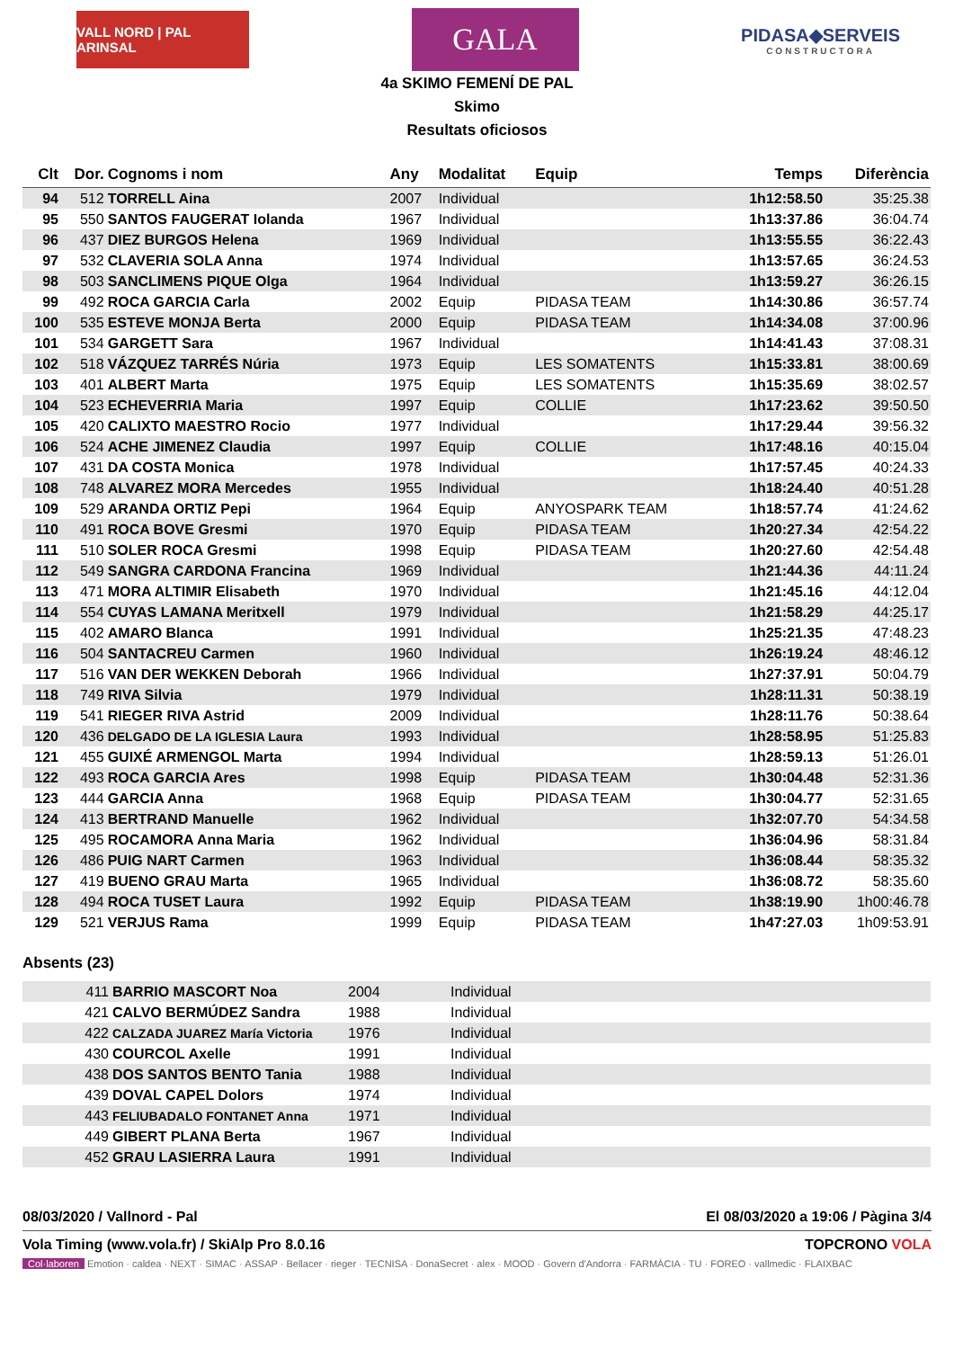VALL NORD | PAL ARINSAL
GALA
PIDASA◆SERVEIS
CONSTRUCTORA
4a SKIMO FEMENÍ DE PAL
Skimo
Resultats oficiosos
| Clt | Dor. | Cognoms i nom | Any | Modalitat | Equip | Temps | Diferència |
| --- | --- | --- | --- | --- | --- | --- | --- |
| 94 | 512 | TORRELL Aina | 2007 | Individual | | 1h12:58.50 | 35:25.38 |
| 95 | 550 | SANTOS FAUGERAT Iolanda | 1967 | Individual | | 1h13:37.86 | 36:04.74 |
| 96 | 437 | DIEZ BURGOS Helena | 1969 | Individual | | 1h13:55.55 | 36:22.43 |
| 97 | 532 | CLAVERIA SOLA Anna | 1974 | Individual | | 1h13:57.65 | 36:24.53 |
| 98 | 503 | SANCLIMENS PIQUE Olga | 1964 | Individual | | 1h13:59.27 | 36:26.15 |
| 99 | 492 | ROCA GARCIA Carla | 2002 | Equip | PIDASA TEAM | 1h14:30.86 | 36:57.74 |
| 100 | 535 | ESTEVE MONJA Berta | 2000 | Equip | PIDASA TEAM | 1h14:34.08 | 37:00.96 |
| 101 | 534 | GARGETT Sara | 1967 | Individual | | 1h14:41.43 | 37:08.31 |
| 102 | 518 | VÁZQUEZ TARRÉS Núria | 1973 | Equip | LES SOMATENTS | 1h15:33.81 | 38:00.69 |
| 103 | 401 | ALBERT Marta | 1975 | Equip | LES SOMATENTS | 1h15:35.69 | 38:02.57 |
| 104 | 523 | ECHEVERRIA Maria | 1997 | Equip | COLLIE | 1h17:23.62 | 39:50.50 |
| 105 | 420 | CALIXTO MAESTRO Rocio | 1977 | Individual | | 1h17:29.44 | 39:56.32 |
| 106 | 524 | ACHE JIMENEZ Claudia | 1997 | Equip | COLLIE | 1h17:48.16 | 40:15.04 |
| 107 | 431 | DA COSTA Monica | 1978 | Individual | | 1h17:57.45 | 40:24.33 |
| 108 | 748 | ALVAREZ MORA Mercedes | 1955 | Individual | | 1h18:24.40 | 40:51.28 |
| 109 | 529 | ARANDA ORTIZ Pepi | 1964 | Equip | ANYOSPARK TEAM | 1h18:57.74 | 41:24.62 |
| 110 | 491 | ROCA BOVE Gresmi | 1970 | Equip | PIDASA TEAM | 1h20:27.34 | 42:54.22 |
| 111 | 510 | SOLER ROCA Gresmi | 1998 | Equip | PIDASA TEAM | 1h20:27.60 | 42:54.48 |
| 112 | 549 | SANGRA CARDONA Francina | 1969 | Individual | | 1h21:44.36 | 44:11.24 |
| 113 | 471 | MORA ALTIMIR Elisabeth | 1970 | Individual | | 1h21:45.16 | 44:12.04 |
| 114 | 554 | CUYAS LAMANA Meritxell | 1979 | Individual | | 1h21:58.29 | 44:25.17 |
| 115 | 402 | AMARO Blanca | 1991 | Individual | | 1h25:21.35 | 47:48.23 |
| 116 | 504 | SANTACREU Carmen | 1960 | Individual | | 1h26:19.24 | 48:46.12 |
| 117 | 516 | VAN DER WEKKEN Deborah | 1966 | Individual | | 1h27:37.91 | 50:04.79 |
| 118 | 749 | RIVA Silvia | 1979 | Individual | | 1h28:11.31 | 50:38.19 |
| 119 | 541 | RIEGER RIVA Astrid | 2009 | Individual | | 1h28:11.76 | 50:38.64 |
| 120 | 436 | DELGADO DE LA IGLESIA Laura | 1993 | Individual | | 1h28:58.95 | 51:25.83 |
| 121 | 455 | GUIXÉ ARMENGOL Marta | 1994 | Individual | | 1h28:59.13 | 51:26.01 |
| 122 | 493 | ROCA GARCIA Ares | 1998 | Equip | PIDASA TEAM | 1h30:04.48 | 52:31.36 |
| 123 | 444 | GARCIA Anna | 1968 | Equip | PIDASA TEAM | 1h30:04.77 | 52:31.65 |
| 124 | 413 | BERTRAND Manuelle | 1962 | Individual | | 1h32:07.70 | 54:34.58 |
| 125 | 495 | ROCAMORA Anna Maria | 1962 | Individual | | 1h36:04.96 | 58:31.84 |
| 126 | 486 | PUIG NART Carmen | 1963 | Individual | | 1h36:08.44 | 58:35.32 |
| 127 | 419 | BUENO GRAU Marta | 1965 | Individual | | 1h36:08.72 | 58:35.60 |
| 128 | 494 | ROCA TUSET Laura | 1992 | Equip | PIDASA TEAM | 1h38:19.90 | 1h00:46.78 |
| 129 | 521 | VERJUS Rama | 1999 | Equip | PIDASA TEAM | 1h47:27.03 | 1h09:53.91 |
Absents (23)
| | 411 | BARRIO MASCORT Noa | 2004 | Individual |
| | 421 | CALVO BERMÚDEZ Sandra | 1988 | Individual |
| | 422 | CALZADA JUAREZ María Victoria | 1976 | Individual |
| | 430 | COURCOL Axelle | 1991 | Individual |
| | 438 | DOS SANTOS BENTO Tania | 1988 | Individual |
| | 439 | DOVAL CAPEL Dolors | 1974 | Individual |
| | 443 | FELIUBADALO FONTANET Anna | 1971 | Individual |
| | 449 | GIBERT PLANA Berta | 1967 | Individual |
| | 452 | GRAU LASIERRA Laura | 1991 | Individual |
08/03/2020 / Vallnord - Pal El 08/03/2020 a 19:06 / Pàgina 3/4
Vola Timing (www.vola.fr) / SkiAlp Pro 8.0.16 TOPCRONO VOLA
Col·laboren Emotion · caldea · NEXT · SIMAC · ASSAP · Bellacer · rieger · TECNISA · DonaSecret · alex · MOOD · Govern d'Andorra · FARMÀCIA · TU · FOREO · vallmedic · FLAIXBAC